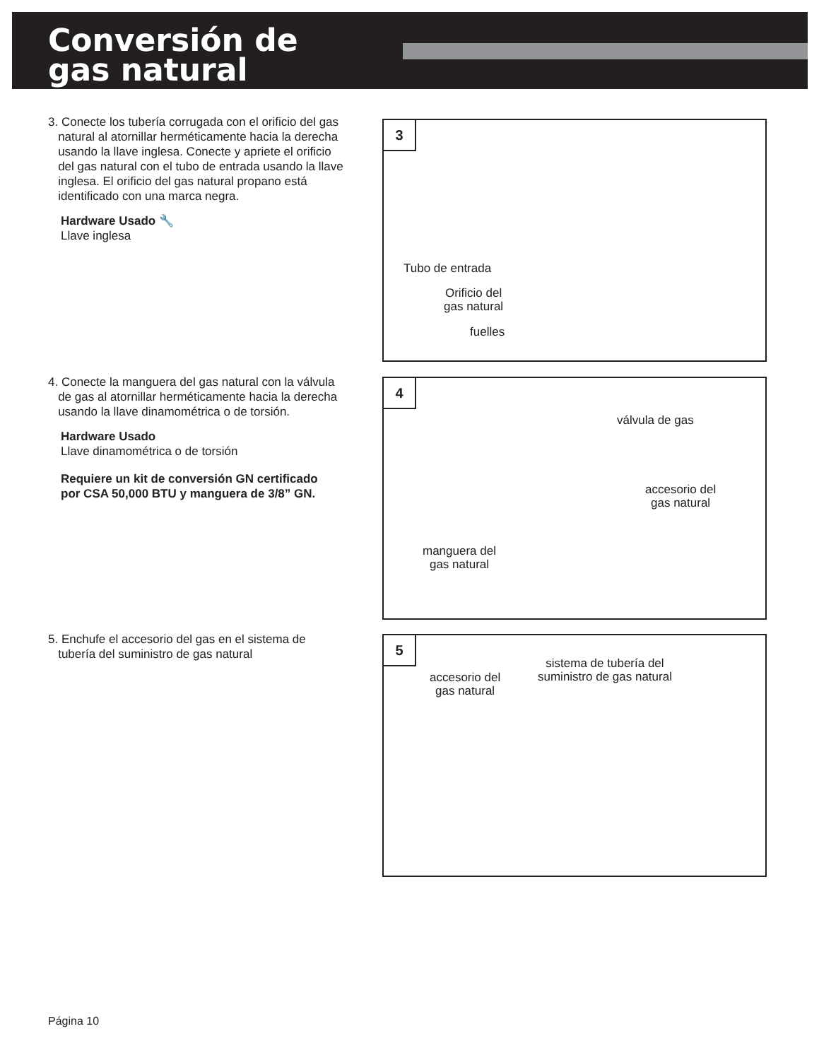Conversión de
gas natural
3. Conecte los tubería corrugada con el orificio del gas
natural al atornillar herméticamente hacia la derecha
usando la llave inglesa. Conecte y apriete el orificio
del gas natural con el tubo de entrada usando la llave
inglesa. El orificio del gas natural propano está
identificado con una marca negra.
Hardware Usado 🔧
Llave inglesa
3
Tubo de entrada
Orificio del
gas natural
fuelles
4. Conecte la manguera del gas natural con la válvula
de gas al atornillar herméticamente hacia la derecha
usando la llave dinamométrica o de torsión.
Hardware Usado
Llave dinamométrica o de torsión
Requiere un kit de conversión GN certificado
por CSA 50,000 BTU y manguera de 3/8” GN.
4
válvula de gas
accesorio del
gas natural
manguera del
gas natural
5. Enchufe el accesorio del gas en el sistema de
tubería del suministro de gas natural
5
accesorio del
gas natural
sistema de tubería del
suministro de gas natural
Página 10